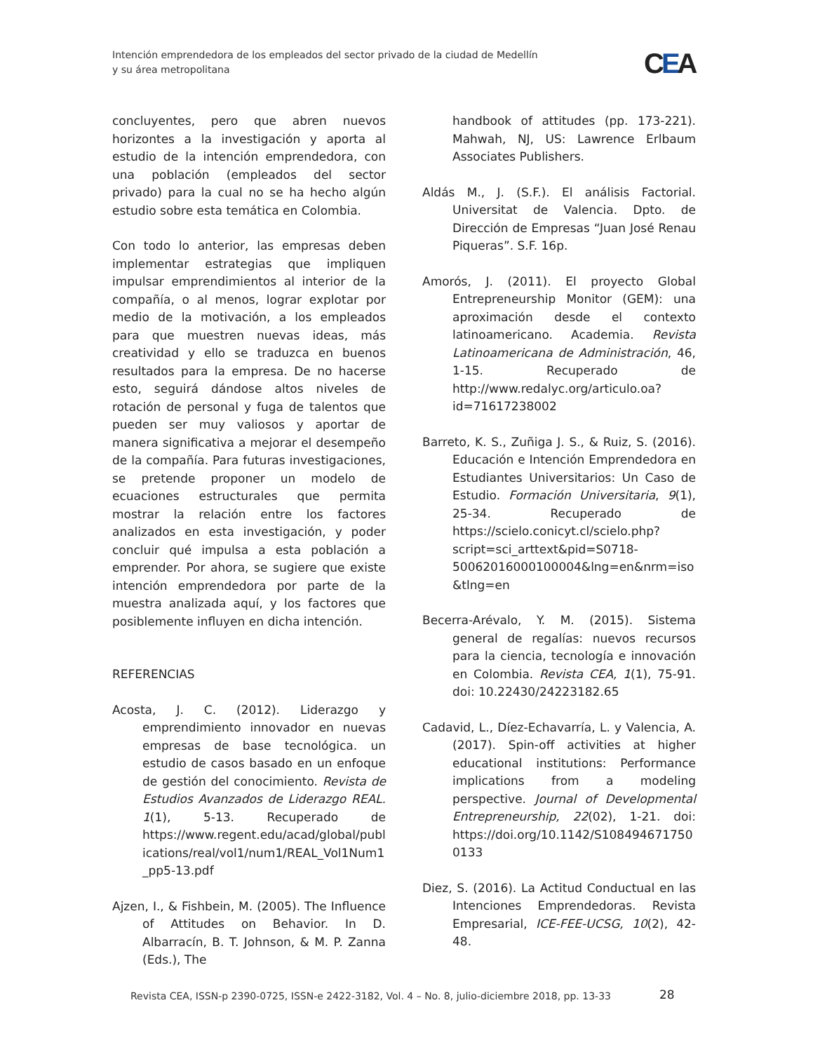Intención emprendedora de los empleados del sector privado de la ciudad de Medellín
y su área metropolitana
CEA
concluyentes, pero que abren nuevos horizontes a la investigación y aporta al estudio de la intención emprendedora, con una población (empleados del sector privado) para la cual no se ha hecho algún estudio sobre esta temática en Colombia.
Con todo lo anterior, las empresas deben implementar estrategias que impliquen impulsar emprendimientos al interior de la compañía, o al menos, lograr explotar por medio de la motivación, a los empleados para que muestren nuevas ideas, más creatividad y ello se traduzca en buenos resultados para la empresa. De no hacerse esto, seguirá dándose altos niveles de rotación de personal y fuga de talentos que pueden ser muy valiosos y aportar de manera significativa a mejorar el desempeño de la compañía. Para futuras investigaciones, se pretende proponer un modelo de ecuaciones estructurales que permita mostrar la relación entre los factores analizados en esta investigación, y poder concluir qué impulsa a esta población a emprender. Por ahora, se sugiere que existe intención emprendedora por parte de la muestra analizada aquí, y los factores que posiblemente influyen en dicha intención.
REFERENCIAS
Acosta, J. C. (2012). Liderazgo y emprendimiento innovador en nuevas empresas de base tecnológica. un estudio de casos basado en un enfoque de gestión del conocimiento. Revista de Estudios Avanzados de Liderazgo REAL. 1(1), 5-13. Recuperado de https://www.regent.edu/acad/global/publications/real/vol1/num1/REAL_Vol1Num1_pp5-13.pdf
Ajzen, I., & Fishbein, M. (2005). The Influence of Attitudes on Behavior. In D. Albarracín, B. T. Johnson, & M. P. Zanna (Eds.), The
handbook of attitudes (pp. 173-221). Mahwah, NJ, US: Lawrence Erlbaum Associates Publishers.
Aldás M., J. (S.F.). El análisis Factorial. Universitat de Valencia. Dpto. de Dirección de Empresas “Juan José Renau Piqueras”. S.F. 16p.
Amorós, J. (2011). El proyecto Global Entrepreneurship Monitor (GEM): una aproximación desde el contexto latinoamericano. Academia. Revista Latinoamericana de Administración, 46, 1-15. Recuperado de http://www.redalyc.org/articulo.oa?id=71617238002
Barreto, K. S., Zuñiga J. S., & Ruiz, S. (2016). Educación e Intención Emprendedora en Estudiantes Universitarios: Un Caso de Estudio. Formación Universitaria, 9(1), 25-34. Recuperado de https://scielo.conicyt.cl/scielo.php?script=sci_arttext&pid=S0718-50062016000100004&lng=en&nrm=iso&tlng=en
Becerra-Arévalo, Y. M. (2015). Sistema general de regalías: nuevos recursos para la ciencia, tecnología e innovación en Colombia. Revista CEA, 1(1), 75-91. doi: 10.22430/24223182.65
Cadavid, L., Díez-Echavarría, L. y Valencia, A. (2017). Spin-off activities at higher educational institutions: Performance implications from a modeling perspective. Journal of Developmental Entrepreneurship, 22(02), 1-21. doi: https://doi.org/10.1142/S1084946717500133
Diez, S. (2016). La Actitud Conductual en las Intenciones Emprendedoras. Revista Empresarial, ICE-FEE-UCSG, 10(2), 42-48.
Revista CEA, ISSN-p 2390-0725, ISSN-e 2422-3182, Vol. 4 – No. 8, julio-diciembre 2018, pp. 13-33
28